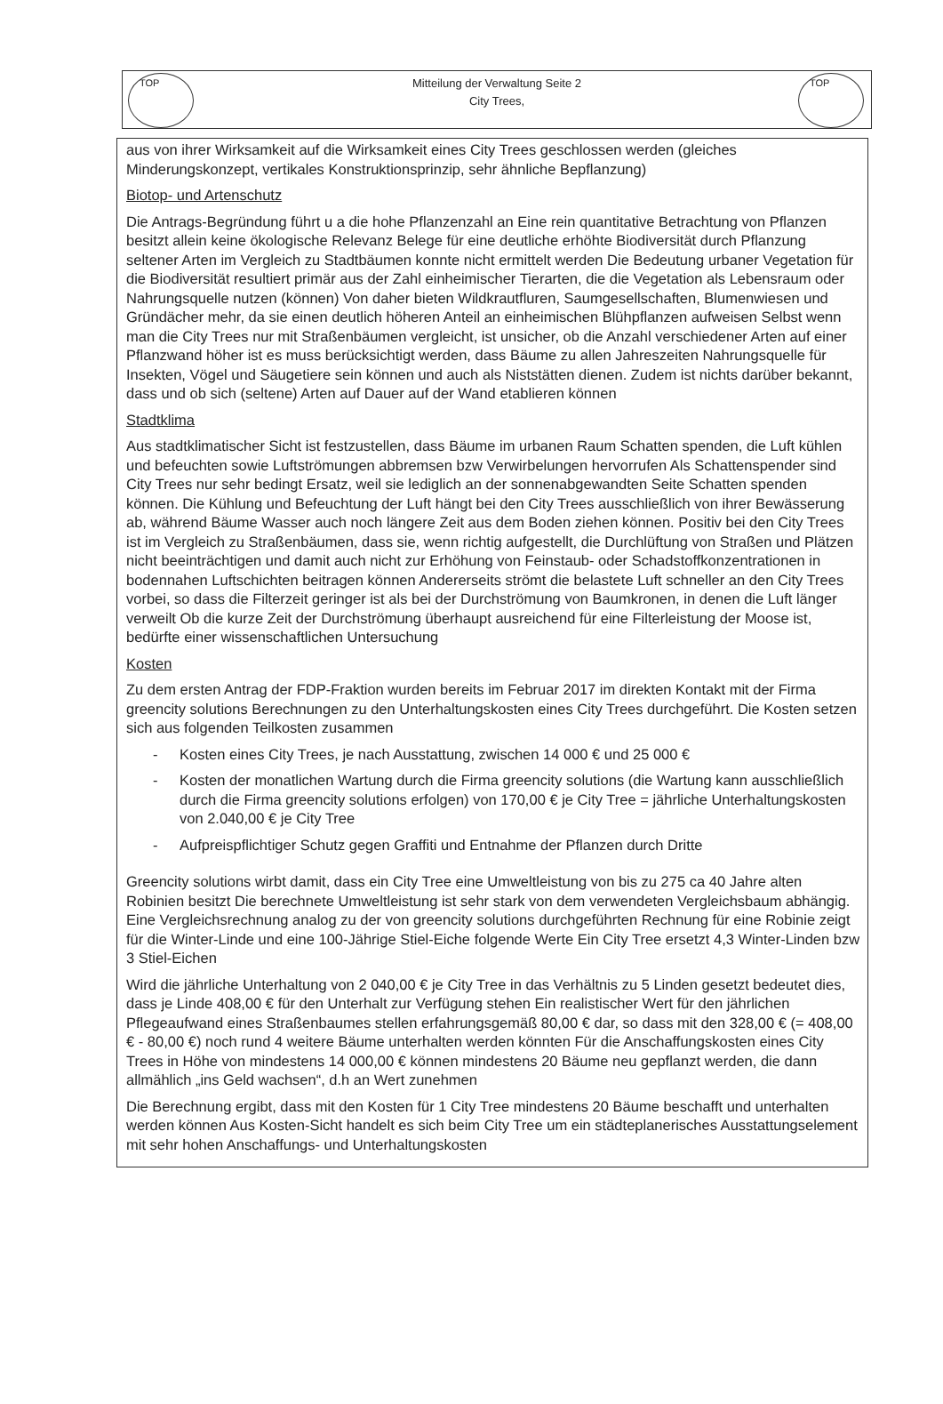TOP TOP
Mitteilung der Verwaltung Seite 2
City Trees,
aus von ihrer Wirksamkeit auf die Wirksamkeit eines City Trees geschlossen werden (gleiches Minderungskonzept, vertikales Konstruktionsprinzip, sehr ähnliche Bepflanzung)
Biotop- und Artenschutz
Die Antrags-Begründung führt u a die hohe Pflanzenzahl an Eine rein quantitative Betrachtung von Pflanzen besitzt allein keine ökologische Relevanz Belege für eine deutliche erhöhte Biodiversität durch Pflanzung seltener Arten im Vergleich zu Stadtbäumen konnte nicht ermittelt werden Die Bedeutung urbaner Vegetation für die Biodiversität resultiert primär aus der Zahl einheimischer Tierarten, die die Vegetation als Lebensraum oder Nahrungsquelle nutzen (können) Von daher bieten Wildkrautfluren, Saumgesellschaften, Blumenwiesen und Gründächer mehr, da sie einen deutlich höheren Anteil an einheimischen Blühpflanzen aufweisen Selbst wenn man die City Trees nur mit Straßenbäumen vergleicht, ist unsicher, ob die Anzahl verschiedener Arten auf einer Pflanzwand höher ist es muss berücksichtigt werden, dass Bäume zu allen Jahreszeiten Nahrungsquelle für Insekten, Vögel und Säugetiere sein können und auch als Niststätten dienen. Zudem ist nichts darüber bekannt, dass und ob sich (seltene) Arten auf Dauer auf der Wand etablieren können
Stadtklima
Aus stadtklimatischer Sicht ist festzustellen, dass Bäume im urbanen Raum Schatten spenden, die Luft kühlen und befeuchten sowie Luftströmungen abbremsen bzw Verwirbelungen hervorrufen Als Schattenspender sind City Trees nur sehr bedingt Ersatz, weil sie lediglich an der sonnenabgewandten Seite Schatten spenden können. Die Kühlung und Befeuchtung der Luft hängt bei den City Trees ausschließlich von ihrer Bewässerung ab, während Bäume Wasser auch noch längere Zeit aus dem Boden ziehen können. Positiv bei den City Trees ist im Vergleich zu Straßenbäumen, dass sie, wenn richtig aufgestellt, die Durchlüftung von Straßen und Plätzen nicht beeinträchtigen und damit auch nicht zur Erhöhung von Feinstaub- oder Schadstoffkonzentrationen in bodennahen Luftschichten beitragen können Andererseits strömt die belastete Luft schneller an den City Trees vorbei, so dass die Filterzeit geringer ist als bei der Durchströmung von Baumkronen, in denen die Luft länger verweilt Ob die kurze Zeit der Durchströmung überhaupt ausreichend für eine Filterleistung der Moose ist, bedürfte einer wissenschaftlichen Untersuchung
Kosten
Zu dem ersten Antrag der FDP-Fraktion wurden bereits im Februar 2017 im direkten Kontakt mit der Firma greencity solutions Berechnungen zu den Unterhaltungskosten eines City Trees durchgeführt. Die Kosten setzen sich aus folgenden Teilkosten zusammen
- Kosten eines City Trees, je nach Ausstattung, zwischen 14 000 € und 25 000 €
- Kosten der monatlichen Wartung durch die Firma greencity solutions (die Wartung kann ausschließlich durch die Firma greencity solutions erfolgen) von 170,00 € je City Tree = jährliche Unterhaltungskosten von 2.040,00 € je City Tree
- Aufpreispflichtiger Schutz gegen Graffiti und Entnahme der Pflanzen durch Dritte
Greencity solutions wirbt damit, dass ein City Tree eine Umweltleistung von bis zu 275 ca 40 Jahre alten Robinien besitzt Die berechnete Umweltleistung ist sehr stark von dem verwendeten Vergleichsbaum abhängig. Eine Vergleichsrechnung analog zu der von greencity solutions durchgeführten Rechnung für eine Robinie zeigt für die Winter-Linde und eine 100-Jährige Stiel-Eiche folgende Werte Ein City Tree ersetzt 4,3 Winter-Linden bzw 3 Stiel-Eichen
Wird die jährliche Unterhaltung von 2 040,00 € je City Tree in das Verhältnis zu 5 Linden gesetzt bedeutet dies, dass je Linde 408,00 € für den Unterhalt zur Verfügung stehen Ein realistischer Wert für den jährlichen Pflegeaufwand eines Straßenbaumes stellen erfahrungsgemäß 80,00 € dar, so dass mit den 328,00 € (= 408,00 € - 80,00 €) noch rund 4 weitere Bäume unterhalten werden könnten Für die Anschaffungskosten eines City Trees in Höhe von mindestens 14 000,00 € können mindestens 20 Bäume neu gepflanzt werden, die dann allmählich „ins Geld wachsen“, d.h an Wert zunehmen
Die Berechnung ergibt, dass mit den Kosten für 1 City Tree mindestens 20 Bäume beschafft und unterhalten werden können Aus Kosten-Sicht handelt es sich beim City Tree um ein städteplanerisches Ausstattungselement mit sehr hohen Anschaffungs- und Unterhaltungskosten